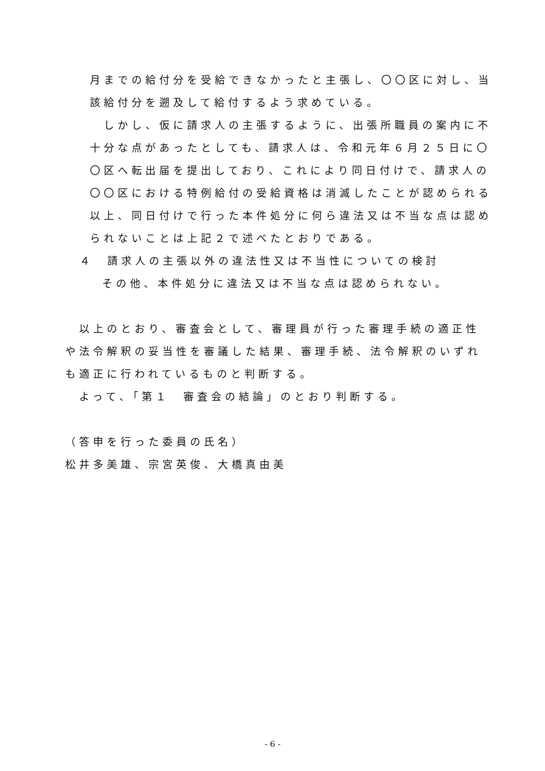月までの給付分を受給できなかったと主張し、〇〇区に対し、当
該給付分を遡及して給付するよう求めている。
　しかし、仮に請求人の主張するように、出張所職員の案内に不
十分な点があったとしても、請求人は、令和元年６月２５日に〇
〇区へ転出届を提出しており、これにより同日付けで、請求人の
〇〇区における特例給付の受給資格は消滅したことが認められる
以上、同日付けで行った本件処分に何ら違法又は不当な点は認め
られないことは上記２で述べたとおりである。
４　請求人の主張以外の違法性又は不当性についての検討
その他、本件処分に違法又は不当な点は認められない。
　以上のとおり、審査会として、審理員が行った審理手続の適正性
や法令解釈の妥当性を審議した結果、審理手続、法令解釈のいずれ
も適正に行われているものと判断する。
　よって、「第１　審査会の結論」のとおり判断する。
（答申を行った委員の氏名）
松井多美雄、宗宮英俊、大橋真由美
- 6 -